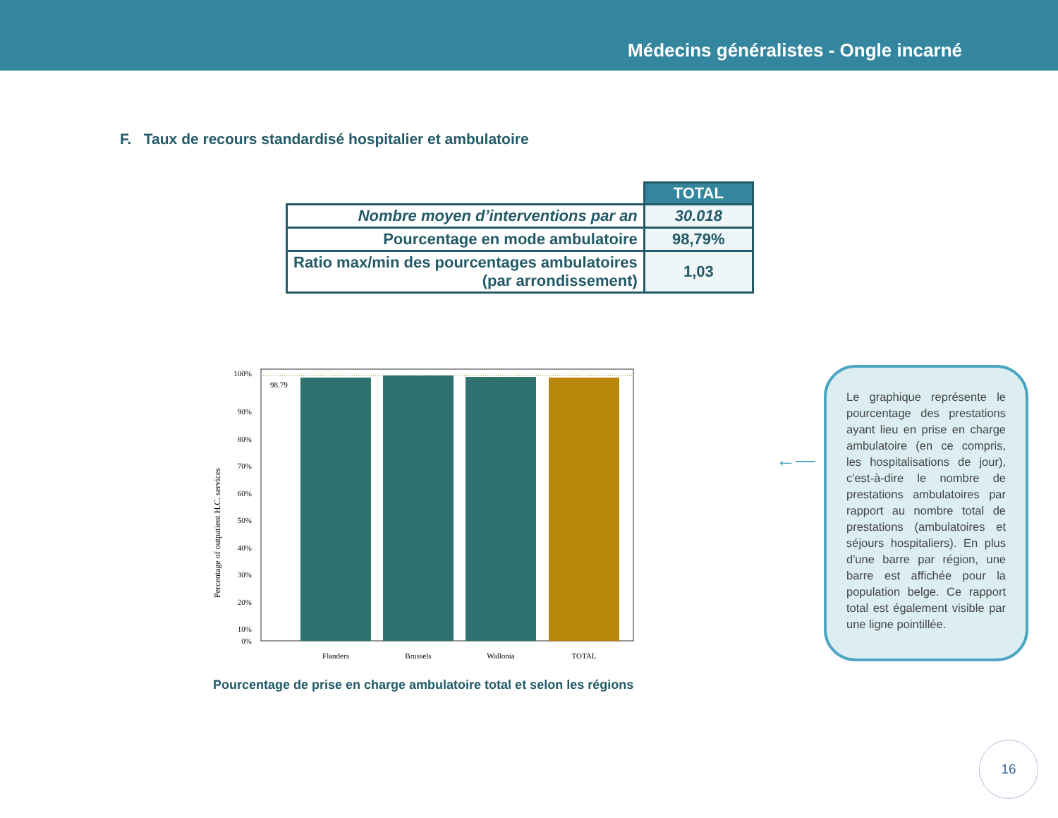Médecins généralistes - Ongle incarné
F. Taux de recours standardisé hospitalier et ambulatoire
| | TOTAL |
| Nombre moyen d’interventions par an | 30.018 |
| Pourcentage en mode ambulatoire | 98,79% |
| Ratio max/min des pourcentages ambulatoires (par arrondissement) | 1,03 |
98.79
100%
90%
80%
70%
60%
50%
40%
30%
20%
10%
0%
Flanders
Brussels
Wallonia
TOTAL
Percentage of outpatient H.C. services
Pourcentage de prise en charge ambulatoire total et selon les régions
←—
Le graphique représente le pourcentage des prestations ayant lieu en prise en charge ambulatoire (en ce compris, les hospitalisations de jour), c'est-à-dire le nombre de prestations ambulatoires par rapport au nombre total de prestations (ambulatoires et séjours hospitaliers). En plus d'une barre par région, une barre est affichée pour la population belge. Ce rapport total est également visible par une ligne pointillée.
16